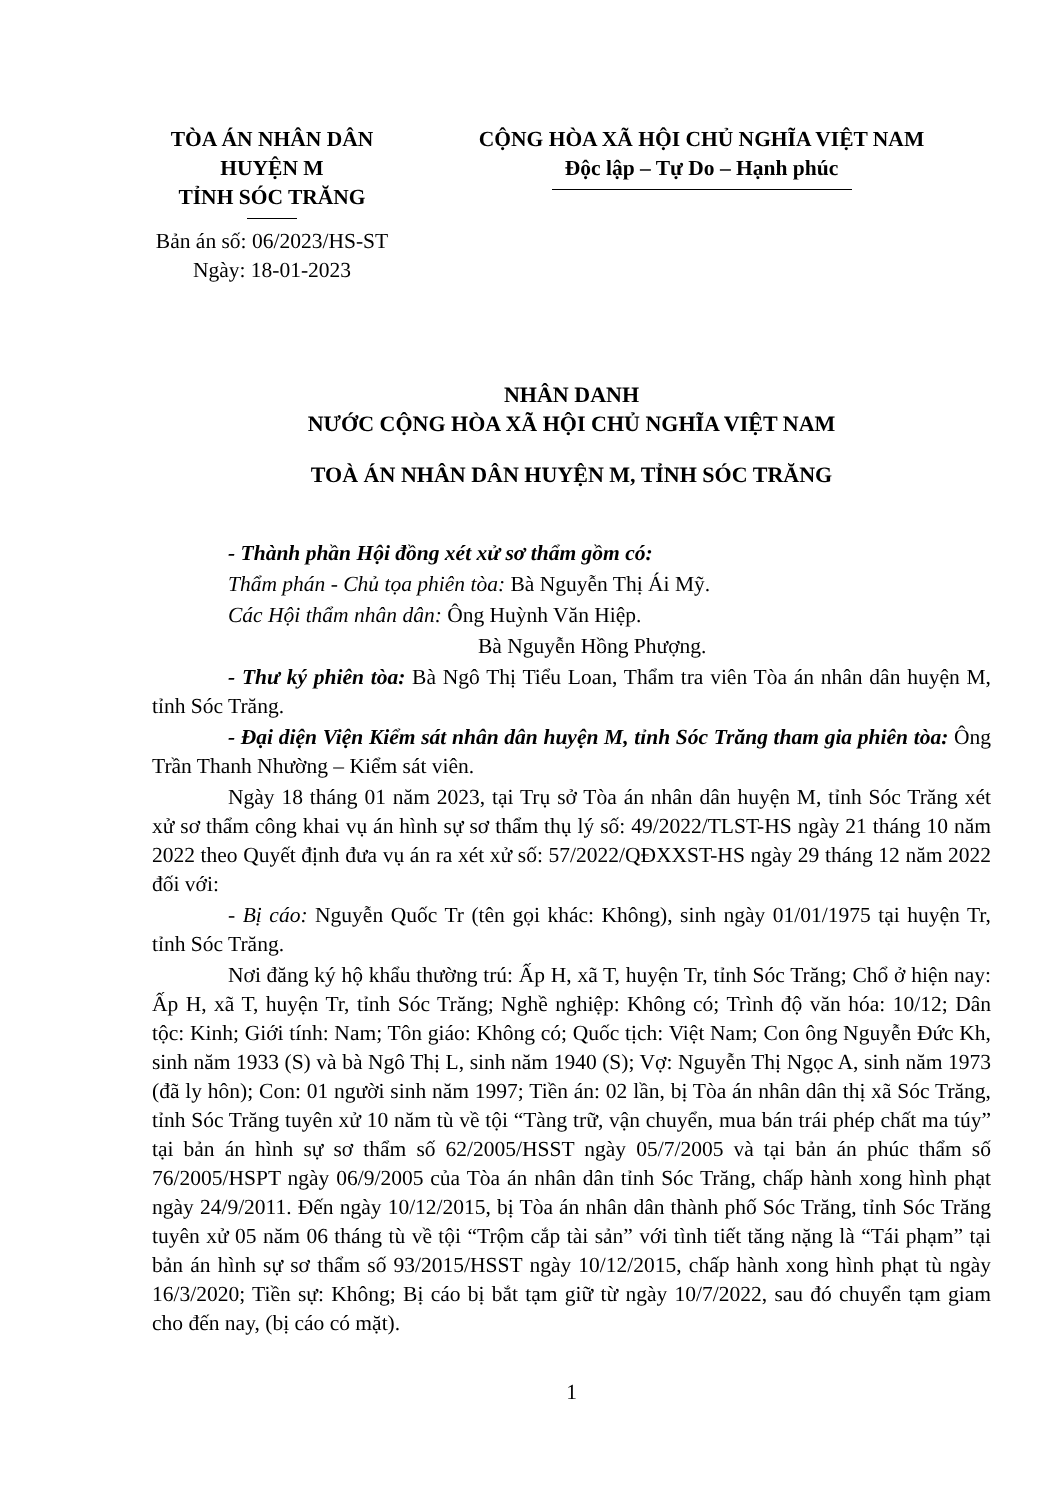TÒA ÁN NHÂN DÂN
HUYỆN M
TỈNH SÓC TRĂNG Bản án số: 06/2023/HS-ST
Ngày: 18-01-2023
CỘNG HÒA XÃ HỘI CHỦ NGHĨA VIỆT NAM
Độc lập – Tự Do – Hạnh phúc
NHÂN DANH
NƯỚC CỘNG HÒA XÃ HỘI CHỦ NGHĨA VIỆT NAM
TOÀ ÁN NHÂN DÂN HUYỆN M, TỈNH SÓC TRĂNG
- Thành phần Hội đồng xét xử sơ thẩm gồm có:
Thẩm phán - Chủ tọa phiên tòa: Bà Nguyễn Thị Ái Mỹ.
Các Hội thẩm nhân dân: Ông Huỳnh Văn Hiệp.
Bà Nguyễn Hồng Phượng.
- Thư ký phiên tòa: Bà Ngô Thị Tiểu Loan, Thẩm tra viên Tòa án nhân dân huyện M, tỉnh Sóc Trăng.
- Đại diện Viện Kiểm sát nhân dân huyện M, tỉnh Sóc Trăng tham gia phiên tòa: Ông Trần Thanh Nhường – Kiểm sát viên.
Ngày 18 tháng 01 năm 2023, tại Trụ sở Tòa án nhân dân huyện M, tỉnh Sóc Trăng xét xử sơ thẩm công khai vụ án hình sự sơ thẩm thụ lý số: 49/2022/TLST-HS ngày 21 tháng 10 năm 2022 theo Quyết định đưa vụ án ra xét xử số: 57/2022/QĐXXST-HS ngày 29 tháng 12 năm 2022 đối với:
- Bị cáo: Nguyễn Quốc Tr (tên gọi khác: Không), sinh ngày 01/01/1975 tại huyện Tr, tỉnh Sóc Trăng.
Nơi đăng ký hộ khẩu thường trú: Ấp H, xã T, huyện Tr, tỉnh Sóc Trăng; Chổ ở hiện nay: Ấp H, xã T, huyện Tr, tỉnh Sóc Trăng; Nghề nghiệp: Không có; Trình độ văn hóa: 10/12; Dân tộc: Kinh; Giới tính: Nam; Tôn giáo: Không có; Quốc tịch: Việt Nam; Con ông Nguyễn Đức Kh, sinh năm 1933 (S) và bà Ngô Thị L, sinh năm 1940 (S); Vợ: Nguyễn Thị Ngọc A, sinh năm 1973 (đã ly hôn); Con: 01 người sinh năm 1997; Tiền án: 02 lần, bị Tòa án nhân dân thị xã Sóc Trăng, tỉnh Sóc Trăng tuyên xử 10 năm tù về tội “Tàng trữ, vận chuyển, mua bán trái phép chất ma túy” tại bản án hình sự sơ thẩm số 62/2005/HSST ngày 05/7/2005 và tại bản án phúc thẩm số 76/2005/HSPT ngày 06/9/2005 của Tòa án nhân dân tỉnh Sóc Trăng, chấp hành xong hình phạt ngày 24/9/2011. Đến ngày 10/12/2015, bị Tòa án nhân dân thành phố Sóc Trăng, tỉnh Sóc Trăng tuyên xử 05 năm 06 tháng tù về tội “Trộm cắp tài sản” với tình tiết tăng nặng là “Tái phạm” tại bản án hình sự sơ thẩm số 93/2015/HSST ngày 10/12/2015, chấp hành xong hình phạt tù ngày 16/3/2020; Tiền sự: Không; Bị cáo bị bắt tạm giữ từ ngày 10/7/2022, sau đó chuyển tạm giam cho đến nay, (bị cáo có mặt).
1